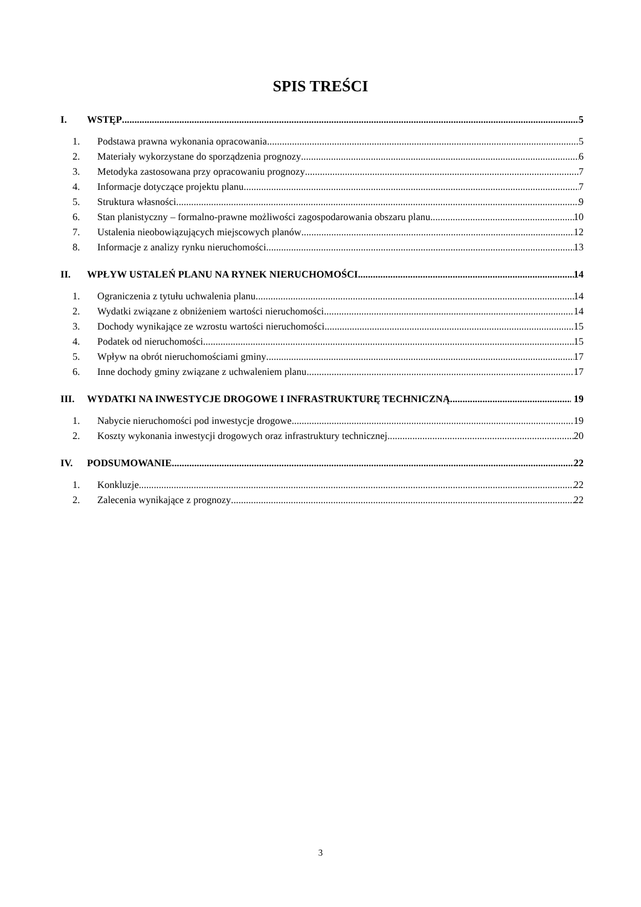SPIS TREŚCI
I. WSTĘP 5
1. Podstawa prawna wykonania opracowania 5
2. Materiały wykorzystane do sporządzenia prognozy 6
3. Metodyka zastosowana przy opracowaniu prognozy 7
4. Informacje dotyczące projektu planu 7
5. Struktura własności 9
6. Stan planistyczny – formalno-prawne możliwości zagospodarowania obszaru planu 10
7. Ustalenia nieobowiązujących miejscowych planów 12
8. Informacje z analizy rynku nieruchomości 13
II. WPŁYW USTALEŃ PLANU NA RYNEK NIERUCHOMOŚCI 14
1. Ograniczenia z tytułu uchwalenia planu 14
2. Wydatki związane z obniżeniem wartości nieruchomości 14
3. Dochody wynikające ze wzrostu wartości nieruchomości 15
4. Podatek od nieruchomości 15
5. Wpływ na obrót nieruchomościami gminy 17
6. Inne dochody gminy związane z uchwaleniem planu 17
III. WYDATKI NA INWESTYCJE DROGOWE I INFRASTRUKTURĘ TECHNICZNĄ 19
1. Nabycie nieruchomości pod inwestycje drogowe 19
2. Koszty wykonania inwestycji drogowych oraz infrastruktury technicznej 20
IV. PODSUMOWANIE 22
1. Konkluzje 22
2. Zalecenia wynikające z prognozy 22
3